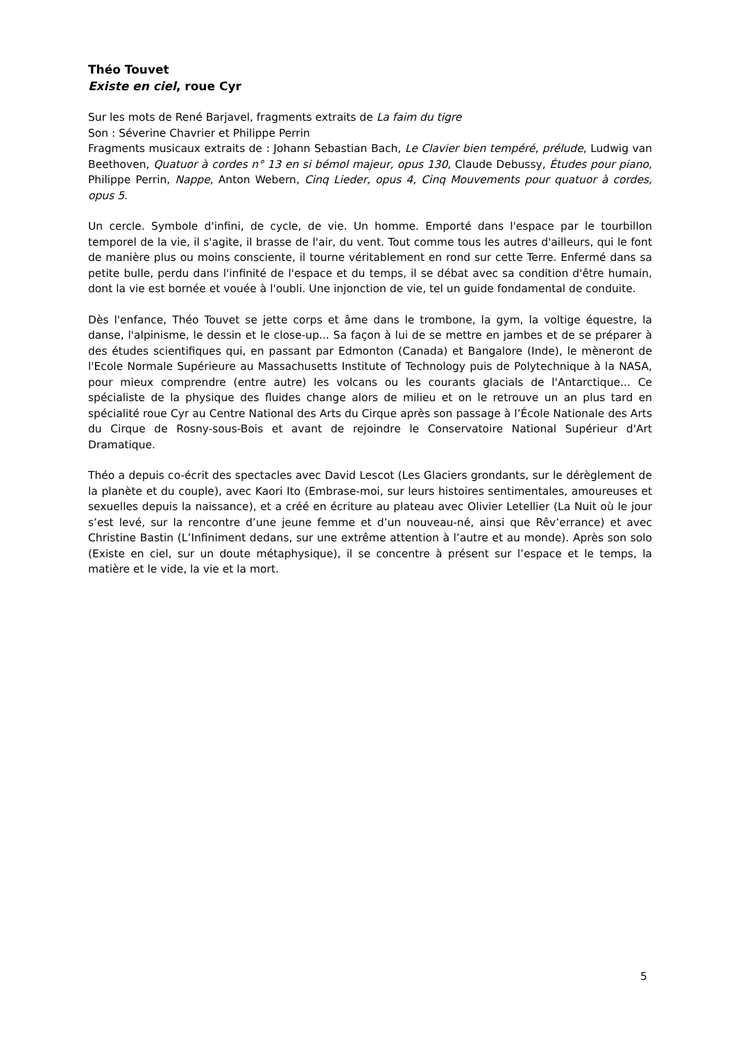Théo Touvet
Existe en ciel, roue Cyr
Sur les mots de René Barjavel, fragments extraits de La faim du tigre
Son : Séverine Chavrier et Philippe Perrin
Fragments musicaux extraits de : Johann Sebastian Bach, Le Clavier bien tempéré, prélude, Ludwig van Beethoven, Quatuor à cordes n° 13 en si bémol majeur, opus 130, Claude Debussy, Études pour piano, Philippe Perrin, Nappe, Anton Webern, Cinq Lieder, opus 4, Cinq Mouvements pour quatuor à cordes, opus 5.
Un cercle. Symbole d'infini, de cycle, de vie. Un homme. Emporté dans l'espace par le tourbillon temporel de la vie, il s'agite, il brasse de l'air, du vent. Tout comme tous les autres d'ailleurs, qui le font de manière plus ou moins consciente, il tourne véritablement en rond sur cette Terre. Enfermé dans sa petite bulle, perdu dans l'infinité de l'espace et du temps, il se débat avec sa condition d'être humain, dont la vie est bornée et vouée à l'oubli. Une injonction de vie, tel un guide fondamental de conduite.
Dès l'enfance, Théo Touvet se jette corps et âme dans le trombone, la gym, la voltige équestre, la danse, l'alpinisme, le dessin et le close-up... Sa façon à lui de se mettre en jambes et de se préparer à des études scientifiques qui, en passant par Edmonton (Canada) et Bangalore (Inde), le mèneront de l'Ecole Normale Supérieure au Massachusetts Institute of Technology puis de Polytechnique à la NASA, pour mieux comprendre (entre autre) les volcans ou les courants glacials de l'Antarctique... Ce spécialiste de la physique des fluides change alors de milieu et on le retrouve un an plus tard en spécialité roue Cyr au Centre National des Arts du Cirque après son passage à l’École Nationale des Arts du Cirque de Rosny-sous-Bois et avant de rejoindre le Conservatoire National Supérieur d'Art Dramatique.
Théo a depuis co-écrit des spectacles avec David Lescot (Les Glaciers grondants, sur le dérèglement de la planète et du couple), avec Kaori Ito (Embrase-moi, sur leurs histoires sentimentales, amoureuses et sexuelles depuis la naissance), et a créé en écriture au plateau avec Olivier Letellier (La Nuit où le jour s’est levé, sur la rencontre d’une jeune femme et d’un nouveau-né, ainsi que Rêv’errance) et avec Christine Bastin (L’Infiniment dedans, sur une extrême attention à l’autre et au monde). Après son solo (Existe en ciel, sur un doute métaphysique), il se concentre à présent sur l’espace et le temps, la matière et le vide, la vie et la mort.
5